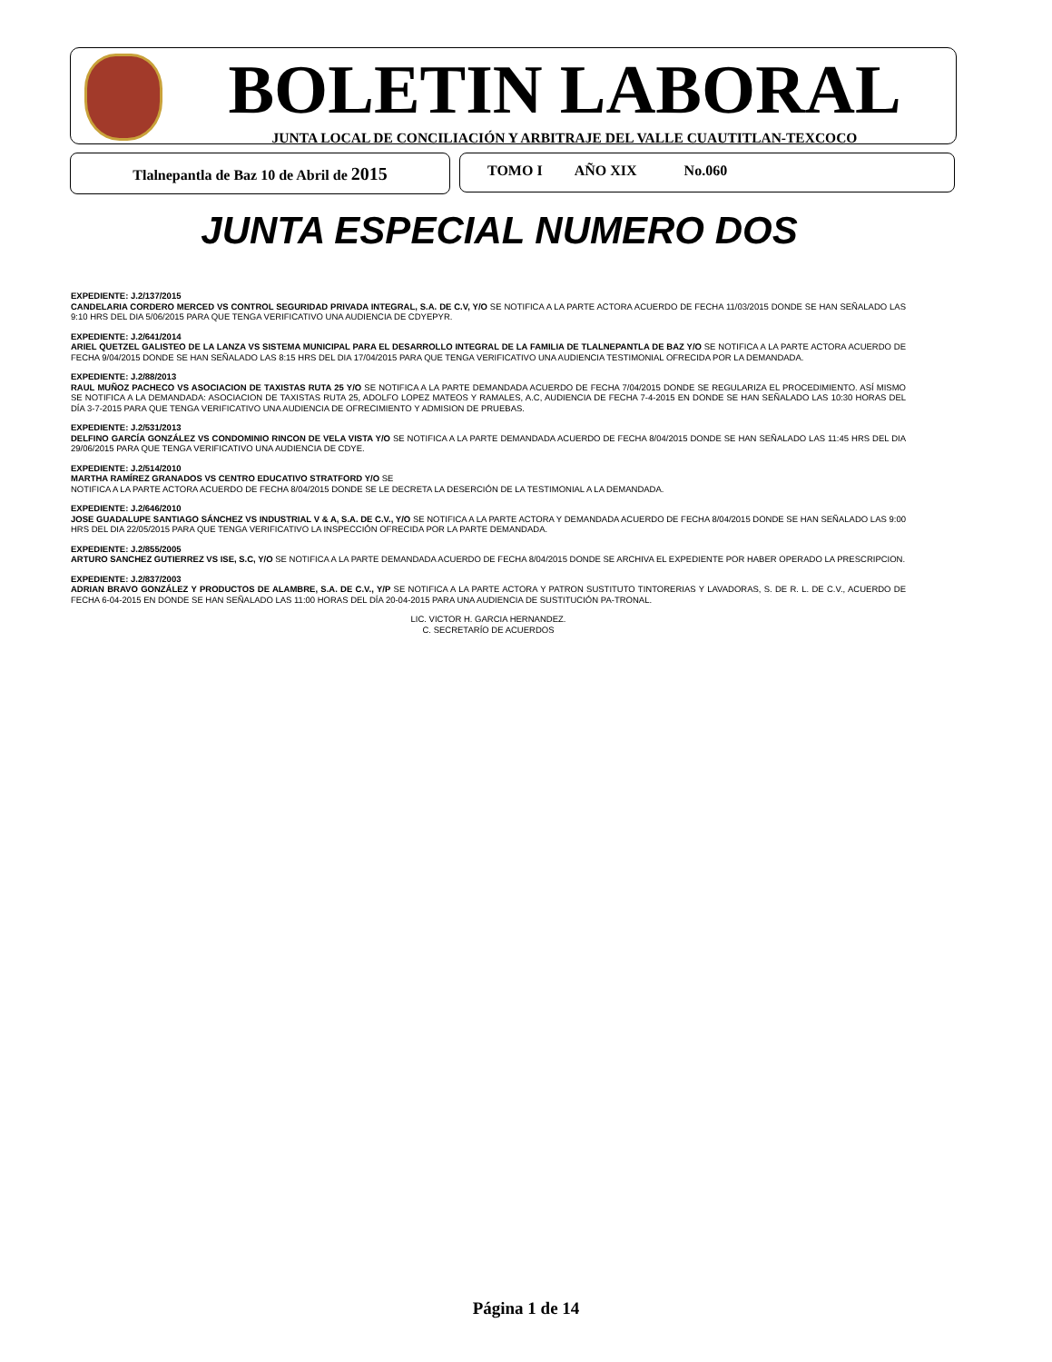BOLETIN LABORAL
JUNTA LOCAL DE CONCILIACIÓN Y ARBITRAJE DEL VALLE CUAUTITLAN-TEXCOCO
Tlalnepantla de Baz 10 de Abril de 2015 TOMO I AÑO XIX No.060
JUNTA ESPECIAL NUMERO DOS
EXPEDIENTE: J.2/137/2015
CANDELARIA CORDERO MERCED VS CONTROL SEGURIDAD PRIVADA INTEGRAL, S.A. DE C.V, Y/O SE NOTIFICA A LA PARTE ACTORA ACUERDO DE FECHA 11/03/2015 DONDE SE HAN SEÑALADO LAS 9:10 HRS DEL DIA 5/06/2015 PARA QUE TENGA VERIFICATIVO UNA AUDIENCIA DE CDYEPYR.
EXPEDIENTE: J.2/641/2014
ARIEL QUETZEL GALISTEO DE LA LANZA VS SISTEMA MUNICIPAL PARA EL DESARROLLO INTEGRAL DE LA FAMILIA DE TLALNEPANTLA DE BAZ Y/O SE NOTIFICA A LA PARTE ACTORA ACUERDO DE FECHA 9/04/2015 DONDE SE HAN SEÑALADO LAS 8:15 HRS DEL DIA 17/04/2015 PARA QUE TENGA VERIFICATIVO UNA AUDIENCIA TESTIMONIAL OFRECIDA POR LA DEMANDADA.
EXPEDIENTE: J.2/88/2013
RAUL MUÑOZ PACHECO VS ASOCIACION DE TAXISTAS RUTA 25 Y/O SE NOTIFICA A LA PARTE DEMANDADA ACUERDO DE FECHA 7/04/2015 DONDE SE REGULARIZA EL PROCEDIMIENTO. ASÍ MISMO SE NOTIFICA A LA DEMANDADA: ASOCIACION DE TAXISTAS RUTA 25, ADOLFO LOPEZ MATEOS Y RAMALES, A.C, AUDIENCIA DE FECHA 7-4-2015 EN DONDE SE HAN SEÑALADO LAS 10:30 HORAS DEL DÍA 3-7-2015 PARA QUE TENGA VERIFICATIVO UNA AUDIENCIA DE OFRECIMIENTO Y ADMISION DE PRUEBAS.
EXPEDIENTE: J.2/531/2013
DELFINO GARCÍA GONZÁLEZ VS CONDOMINIO RINCON DE VELA VISTA Y/O SE NOTIFICA A LA PARTE DEMANDADA ACUERDO DE FECHA 8/04/2015 DONDE SE HAN SEÑALADO LAS 11:45 HRS DEL DIA 29/06/2015 PARA QUE TENGA VERIFICATIVO UNA AUDIENCIA DE CDYE.
EXPEDIENTE: J.2/514/2010
MARTHA RAMÍREZ GRANADOS VS CENTRO EDUCATIVO STRATFORD Y/O SE
NOTIFICA A LA PARTE ACTORA ACUERDO DE FECHA 8/04/2015 DONDE SE LE DECRETA LA DESERCIÓN DE LA TESTIMONIAL A LA DEMANDADA.
EXPEDIENTE: J.2/646/2010
JOSE GUADALUPE SANTIAGO SÁNCHEZ VS INDUSTRIAL V & A, S.A. DE C.V., Y/O SE NOTIFICA A LA PARTE ACTORA Y DEMANDADA ACUERDO DE FECHA 8/04/2015 DONDE SE HAN SEÑALADO LAS 9:00 HRS DEL DIA 22/05/2015 PARA QUE TENGA VERIFICATIVO LA INSPECCIÓN OFRECIDA POR LA PARTE DEMANDADA.
EXPEDIENTE: J.2/855/2005
ARTURO SANCHEZ GUTIERREZ VS ISE, S.C, Y/O SE NOTIFICA A LA PARTE DEMANDADA ACUERDO DE FECHA 8/04/2015 DONDE SE ARCHIVA EL EXPEDIENTE POR HABER OPERADO LA PRESCRIPCION.
EXPEDIENTE: J.2/837/2003
ADRIAN BRAVO GONZÁLEZ Y PRODUCTOS DE ALAMBRE, S.A. DE C.V., Y/P SE NOTIFICA A LA PARTE ACTORA Y PATRON SUSTITUTO TINTORERIAS Y LAVADORAS, S. DE R. L. DE C.V., ACUERDO DE FECHA 6-04-2015 EN DONDE SE HAN SEÑALADO LAS 11:00 HORAS DEL DÍA 20-04-2015 PARA UNA AUDIENCIA DE SUSTITUCIÓN PA-TRONAL.
LIC. VICTOR H. GARCIA HERNANDEZ.
C. SECRETARÍO DE ACUERDOS
Página 1 de 14